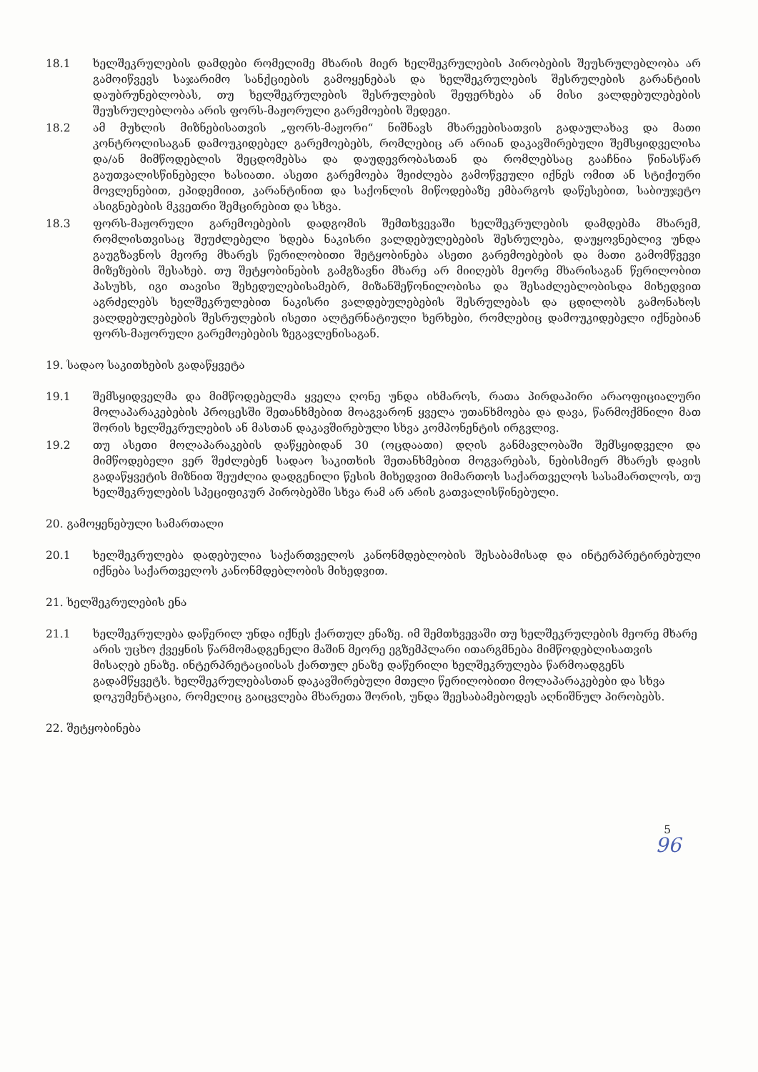18.1 ხელშეკრულების დამდები რომელიმე მხარის მიერ ხელშეკრულების პირობების შეუსრულებლობა არ გამოიწვევს საჯარიმო სანქციების გამოყენებას და ხელშეკრულების შესრულების გარანტიის დაუბრუნებლობას, თუ ხელშეკრულების შესრულების შეფერხება ან მისი ვალდებულებების შეუსრულებლობა არის ფორს-მაჟორული გარემოების შედეგი.
18.2 ამ მუხლის მიზნებისათვის „ფორს-მაჟორი“ ნიშნავს მხარეებისათვის გადაულახავ და მათი კონტროლისაგან დამოუკიდებელ გარემოებებს, რომლებიც არ არიან დაკავშირებული შემსყიდველისა და/ან მიმწოდებლის შეცდომებსა და დაუდევრობასთან და რომლებსაც გააჩნია წინასწარ გაუთვალისწინებელი ხასიათი. ასეთი გარემოება შეიძლება გამოწვეული იქნეს ომით ან სტიქიური მოვლენებით, ეპიდემიით, კარანტინით და საქონლის მიწოდებაზე ემბარგოს დაწესებით, საბიუჯეტო ასიგნებების მკვეთრი შემცირებით და სხვა.
18.3 ფორს-მაჟორული გარემოებების დადგომის შემთხვევაში ხელშეკრულების დამდებმა მხარემ, რომლისთვისაც შეუძლებელი ხდება ნაკისრი ვალდებულებების შესრულება, დაუყოვნებლივ უნდა გაუგზავნოს მეორე მხარეს წერილობითი შეტყობინება ასეთი გარემოებების და მათი გამომწვევი მიზეზების შესახებ. თუ შეტყობინების გამგზავნი მხარე არ მიიღებს მეორე მხარისაგან წერილობით პასუხს, იგი თავისი შეხედულებისამებრ, მიზანშეწონილობისა და შესაძლებლობისდა მიხედვით აგრძელებს ხელშეკრულებით ნაკისრი ვალდებულებების შესრულებას და ცდილობს გამონახოს ვალდებულებების შესრულების ისეთი ალტერნატიული ხერხები, რომლებიც დამოუკიდებელი იქნებიან ფორს-მაჟორული გარემოებების ზეგავლენისაგან.
19. სადაო საკითხების გადაწყვეტა
19.1 შემსყიდველმა და მიმწოდებელმა ყველა ღონე უნდა იხმაროს, რათა პირდაპირი არაოფიციალური მოლაპარაკებების პროცესში შეთანხმებით მოაგვარონ ყველა უთანხმოება და დავა, წარმოქმნილი მათ შორის ხელშეკრულების ან მასთან დაკავშირებული სხვა კომპონენტის ირგვლივ.
19.2 თუ ასეთი მოლაპარაკების დაწყებიდან 30 (ოცდაათი) დღის განმავლობაში შემსყიდველი და მიმწოდებელი ვერ შეძლებენ სადაო საკითხის შეთანხმებით მოგვარებას, ნებისმიერ მხარეს დავის გადაწყვეტის მიზნით შეუძლია დადგენილი წესის მიხედვით მიმართოს საქართველოს სასამართლოს, თუ ხელშეკრულების სპეციფიკურ პირობებში სხვა რამ არ არის გათვალისწინებული.
20. გამოყენებული სამართალი
20.1 ხელშეკრულება დადებულია საქართველოს კანონმდებლობის შესაბამისად და ინტერპრეტირებული იქნება საქართველოს კანონმდებლობის მიხედვით.
21. ხელშეკრულების ენა
21.1 ხელშეკრულება დაწერილ უნდა იქნეს ქართულ ენაზე. იმ შემთხვევაში თუ ხელშეკრულების მეორე მხარე არის უცხო ქვეყნის წარმომადგენელი მაშინ მეორე ეგზემპლარი ითარგმნება მიმწოდებლისათვის მისაღებ ენაზე. ინტერპრეტაციისას ქართულ ენაზე დაწერილი ხელშეკრულება წარმოადგენს გადამწყვეტს. ხელშეკრულებასთან დაკავშირებული მთელი წერილობითი მოლაპარაკებები და სხვა დოკუმენტაცია, რომელიც გაიცვლება მხარეთა შორის, უნდა შეესაბამებოდეს აღნიშნულ პირობებს.
22. შეტყობინება
5
96